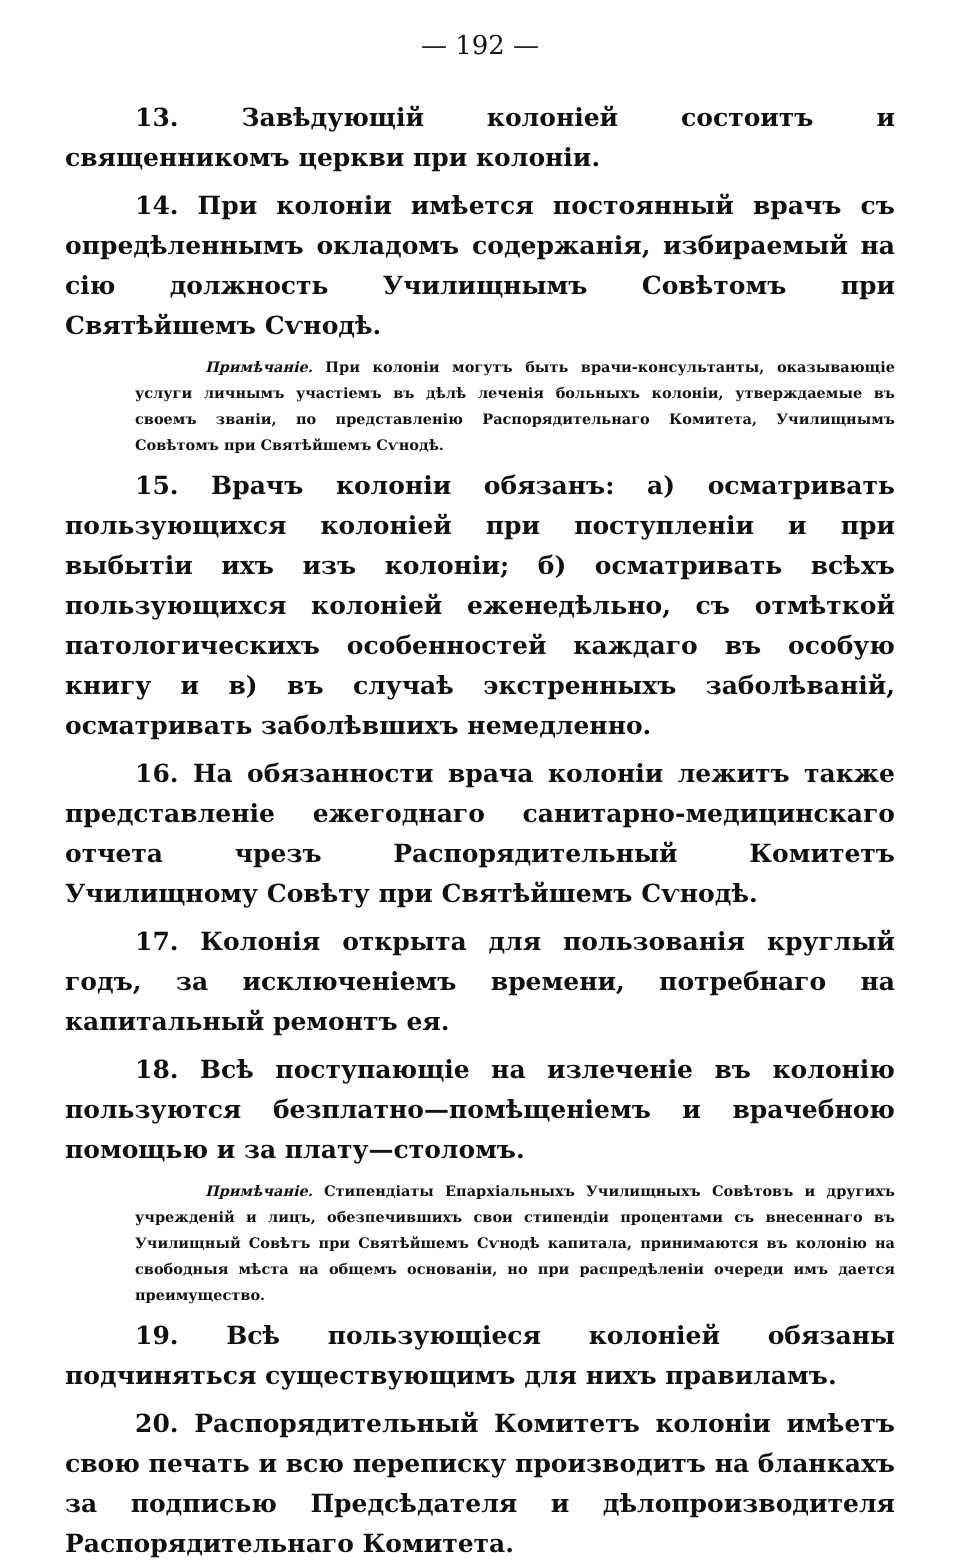— 192 —
13. Завѣдующій колоніей состоитъ и священникомъ церкви при колоніи.
14. При колоніи имѣется постоянный врачъ съ опредѣленнымъ окладомъ содержанія, избираемый на сію должность Училищнымъ Совѣтомъ при Святѣйшемъ Сѵнодѣ.
Примѣчаніе. При колоніи могутъ быть врачи-консультанты, оказывающіе услуги личнымъ участіемъ въ дѣлѣ леченія больныхъ колоніи, утверждаемые въ своемъ званіи, по представленію Распорядительнаго Комитета, Училищнымъ Совѣтомъ при Святѣйшемъ Сѵнодѣ.
15. Врачъ колоніи обязанъ: а) осматривать пользующихся колоніей при поступленіи и при выбытіи ихъ изъ колоніи; б) осматривать всѣхъ пользующихся колоніей еженедѣльно, съ отмѣткой патологическихъ особенностей каждаго въ особую книгу и в) въ случаѣ экстренныхъ заболѣваній, осматривать заболѣвшихъ немедленно.
16. На обязанности врача колоніи лежитъ также представленіе ежегоднаго санитарно-медицинскаго отчета чрезъ Распорядительный Комитетъ Училищному Совѣту при Святѣйшемъ Сѵнодѣ.
17. Колонія открыта для пользованія круглый годъ, за исключеніемъ времени, потребнаго на капитальный ремонтъ ея.
18. Всѣ поступающіе на излеченіе въ колонію пользуются безплатно—помѣщеніемъ и врачебною помощью и за плату—столомъ.
Примѣчаніе. Стипендіаты Епархіальныхъ Училищныхъ Совѣтовъ и другихъ учрежденій и лицъ, обезпечившихъ свои стипендіи процентами съ внесеннаго въ Училищный Совѣтъ при Святѣйшемъ Сѵнодѣ капитала, принимаются въ колонію на свободныя мѣста на общемъ основаніи, но при распредѣленіи очереди имъ дается преимущество.
19. Всѣ пользующіеся колоніей обязаны подчиняться существующимъ для нихъ правиламъ.
20. Распорядительный Комитетъ колоніи имѣетъ свою печать и всю переписку производитъ на бланкахъ за подписью Предсѣдателя и дѣлопроизводителя Распорядительнаго Комитета.